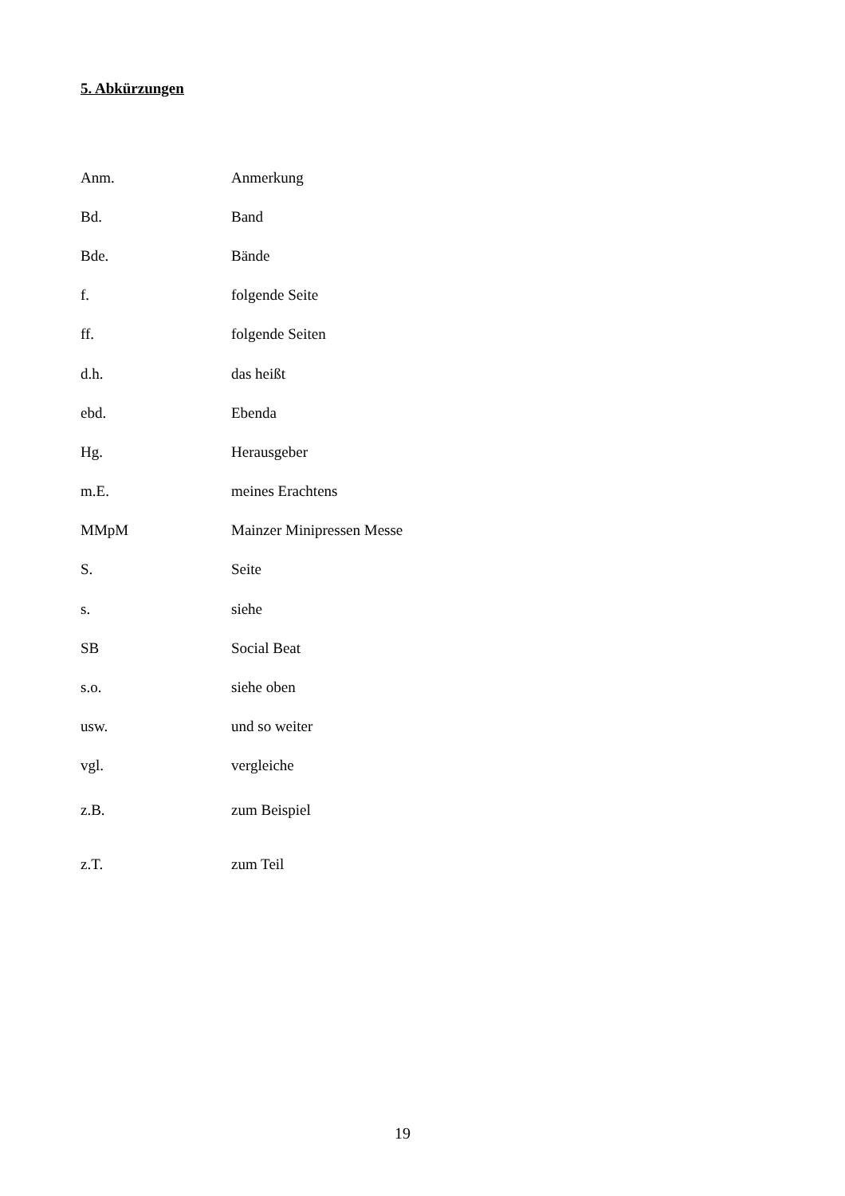5. Abkürzungen
| Anm. | Anmerkung |
| Bd. | Band |
| Bde. | Bände |
| f. | folgende Seite |
| ff. | folgende Seiten |
| d.h. | das heißt |
| ebd. | Ebenda |
| Hg. | Herausgeber |
| m.E. | meines Erachtens |
| MMpM | Mainzer Minipressen Messe |
| S. | Seite |
| s. | siehe |
| SB | Social Beat |
| s.o. | siehe oben |
| usw. | und so weiter |
| vgl. | vergleiche |
| z.B. | zum Beispiel |
| z.T. | zum Teil |
19